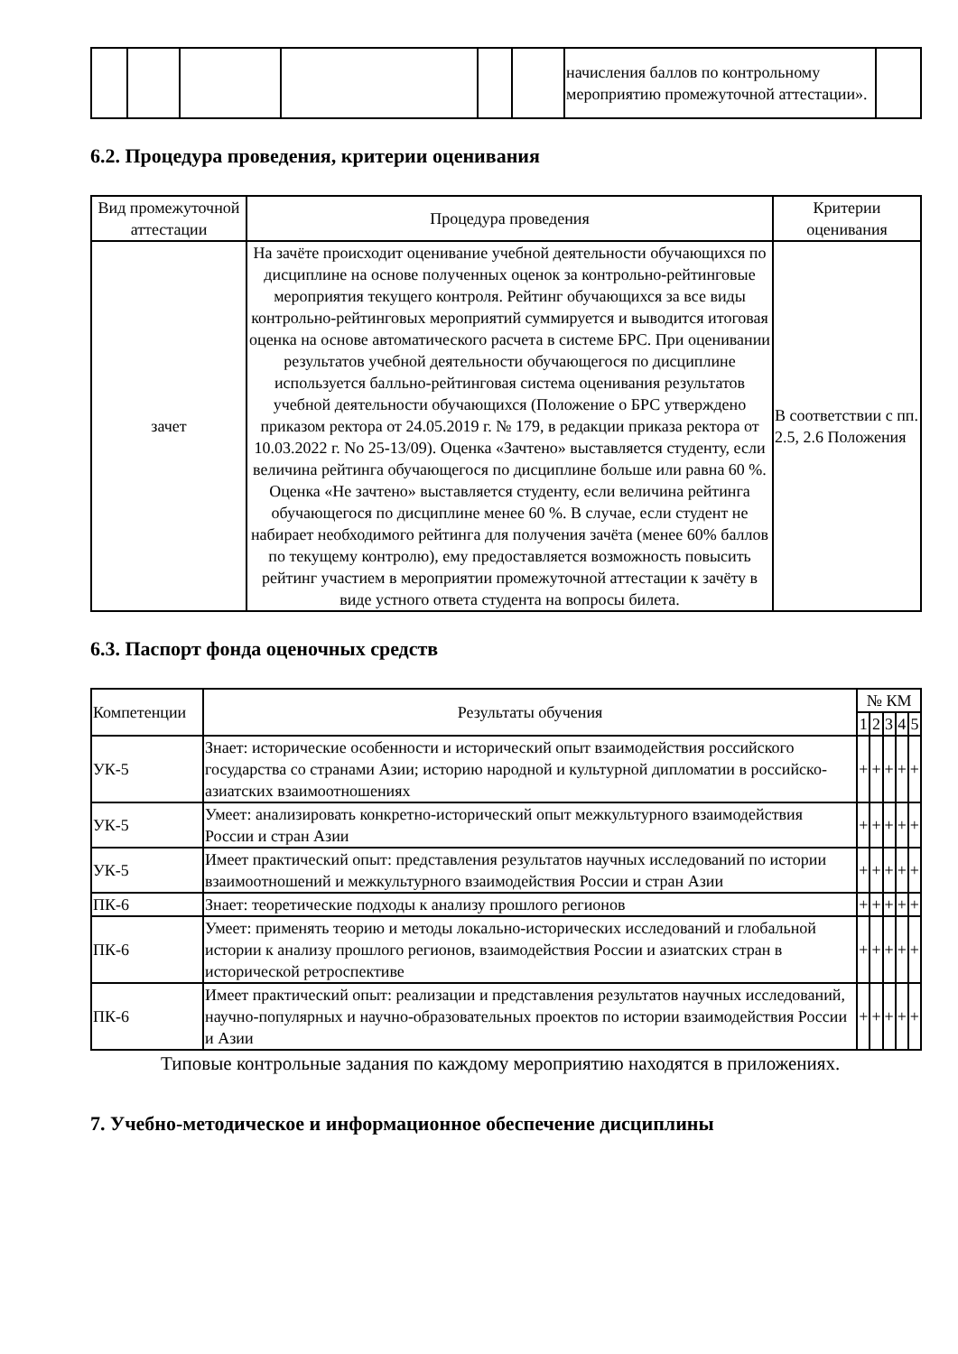| | | | | | | начисления баллов по контрольному мероприятию промежуточной аттестации». | |
6.2. Процедура проведения, критерии оценивания
| Вид промежуточной аттестации | Процедура проведения | Критерии оценивания |
| --- | --- | --- |
| зачет | На зачёте происходит оценивание учебной деятельности обучающихся по дисциплине на основе полученных оценок за контрольно-рейтинговые мероприятия текущего контроля. Рейтинг обучающихся за все виды контрольно-рейтинговых мероприятий суммируется и выводится итоговая оценка на основе автоматического расчета в системе БРС. При оценивании результатов учебной деятельности обучающегося по дисциплине используется балльно-рейтинговая система оценивания результатов учебной деятельности обучающихся (Положение о БРС утверждено приказом ректора от 24.05.2019 г. № 179, в редакции приказа ректора от 10.03.2022 г. No 25-13/09). Оценка «Зачтено» выставляется студенту, если величина рейтинга обучающегося по дисциплине больше или равна 60 %. Оценка «Не зачтено» выставляется студенту, если величина рейтинга обучающегося по дисциплине менее 60 %. В случае, если студент не набирает необходимого рейтинга для получения зачёта (менее 60% баллов по текущему контролю), ему предоставляется возможность повысить рейтинг участием в мероприятии промежуточной аттестации к зачёту в виде устного ответа студента на вопросы билета. | В соответствии с пп. 2.5, 2.6 Положения |
6.3. Паспорт фонда оценочных средств
| Компетенции | Результаты обучения | № КМ | | | | |
| --- | --- | --- | --- | --- | --- | --- |
| | | 1 | 2 | 3 | 4 | 5 |
| УК-5 | Знает: исторические особенности и исторический опыт взаимодействия российского государства со странами Азии; историю народной и культурной дипломатии в российско-азиатских взаимоотношениях | + | + | + | + | + |
| УК-5 | Умеет: анализировать конкретно-исторический опыт межкультурного взаимодействия России и стран Азии | + | + | + | + | + |
| УК-5 | Имеет практический опыт: представления результатов научных исследований по истории взаимоотношений и межкультурного взаимодействия России и стран Азии | + | + | + | + | + |
| ПК-6 | Знает: теоретические подходы к анализу прошлого регионов | + | + | + | + | + |
| ПК-6 | Умеет: применять теорию и методы локально-исторических исследований и глобальной истории к анализу прошлого регионов, взаимодействия России и азиатских стран в исторической ретроспективе | + | + | + | + | + |
| ПК-6 | Имеет практический опыт: реализации и представления результатов научных исследований, научно-популярных и научно-образовательных проектов по истории взаимодействия России и Азии | + | + | + | + | + |
Типовые контрольные задания по каждому мероприятию находятся в приложениях.
7. Учебно-методическое и информационное обеспечение дисциплины